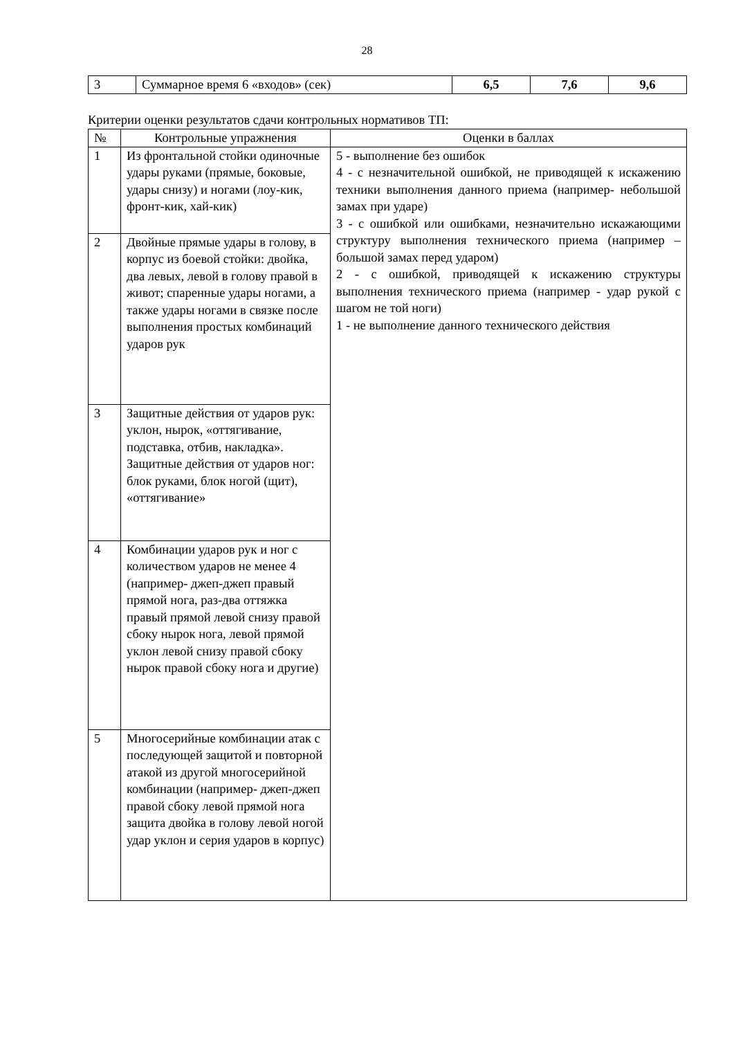28
| 3 | Суммарное время 6 «входов» (сек) | 6,5 | 7,6 | 9,6 |
Критерии оценки результатов сдачи контрольных нормативов ТП:
| № | Контрольные упражнения | Оценки в баллах |
| --- | --- | --- |
| 1 | Из фронтальной стойки одиночные удары руками (прямые, боковые, удары снизу) и ногами (лоу-кик, фронт-кик, хай-кик) | 5 - выполнение без ошибок 4 - с незначительной ошибкой, не приводящей к искажению техники выполнения данного приема (например- небольшой замах при ударе) 3 - с ошибкой или ошибками, незначительно искажающими структуру выполнения технического приема (например – большой замах перед ударом) 2 - с ошибкой, приводящей к искажению структуры выполнения технического приема (например - удар рукой с шагом не той ноги) 1 - не выполнение данного технического действия |
| 2 | Двойные прямые удары в голову, в корпус из боевой стойки: двойка, два левых, левой в голову правой в живот; спаренные удары ногами, а также удары ногами в связке после выполнения простых комбинаций ударов рук | |
| 3 | Защитные действия от ударов рук: уклон, нырок, «оттягивание, подставка, отбив, накладка». Защитные действия от ударов ног: блок руками, блок ногой (щит), «оттягивание» | |
| 4 | Комбинации ударов рук и ног с количеством ударов не менее 4 (например- джеп-джеп правый прямой нога, раз-два оттяжка правый прямой левой снизу правой сбоку нырок нога, левой прямой уклон левой снизу правой сбоку нырок правой сбоку нога и другие) | |
| 5 | Многосерийные комбинации атак с последующей защитой и повторной атакой из другой многосерийной комбинации (например- джеп-джеп правой сбоку левой прямой нога защита двойка в голову левой ногой удар уклон и серия ударов в корпус) | |